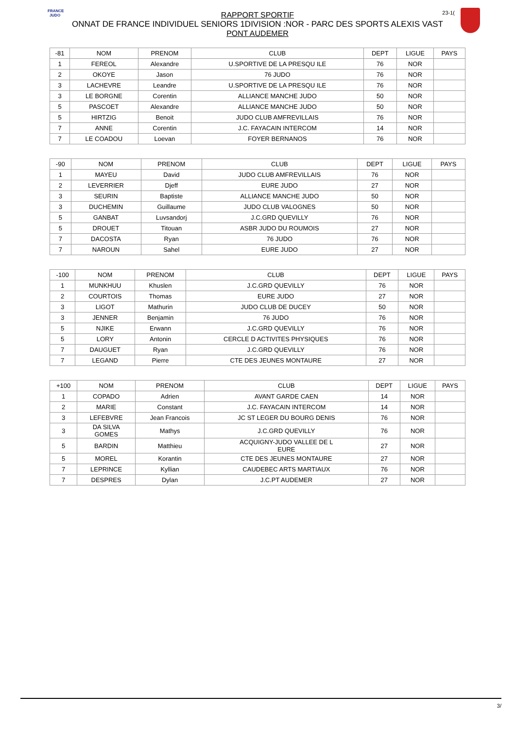FRANCE JUDO
23-1(
RAPPORT SPORTIF
ONNAT DE FRANCE INDIVIDUEL SENIORS 1DIVISION :NOR - PARC DES SPORTS ALEXIS VAST
PONT AUDEMER
| -81 | NOM | PRENOM | CLUB | DEPT | LIGUE | PAYS |
| --- | --- | --- | --- | --- | --- | --- |
| 1 | FEREOL | Alexandre | U.SPORTIVE DE LA PRESQU ILE | 76 | NOR | |
| 2 | OKOYE | Jason | 76 JUDO | 76 | NOR | |
| 3 | LACHEVRE | Leandre | U.SPORTIVE DE LA PRESQU ILE | 76 | NOR | |
| 3 | LE BORGNE | Corentin | ALLIANCE MANCHE JUDO | 50 | NOR | |
| 5 | PASCOET | Alexandre | ALLIANCE MANCHE JUDO | 50 | NOR | |
| 5 | HIRTZIG | Benoit | JUDO CLUB AMFREVILLAIS | 76 | NOR | |
| 7 | ANNE | Corentin | J.C. FAYACAIN INTERCOM | 14 | NOR | |
| 7 | LE COADOU | Loevan | FOYER BERNANOS | 76 | NOR | |
| -90 | NOM | PRENOM | CLUB | DEPT | LIGUE | PAYS |
| --- | --- | --- | --- | --- | --- | --- |
| 1 | MAYEU | David | JUDO CLUB AMFREVILLAIS | 76 | NOR | |
| 2 | LEVERRIER | Djeff | EURE JUDO | 27 | NOR | |
| 3 | SEURIN | Baptiste | ALLIANCE MANCHE JUDO | 50 | NOR | |
| 3 | DUCHEMIN | Guillaume | JUDO CLUB VALOGNES | 50 | NOR | |
| 5 | GANBAT | Luvsandorj | J.C.GRD QUEVILLY | 76 | NOR | |
| 5 | DROUET | Titouan | ASBR JUDO DU ROUMOIS | 27 | NOR | |
| 7 | DACOSTA | Ryan | 76 JUDO | 76 | NOR | |
| 7 | NAROUN | Sahel | EURE JUDO | 27 | NOR | |
| -100 | NOM | PRENOM | CLUB | DEPT | LIGUE | PAYS |
| --- | --- | --- | --- | --- | --- | --- |
| 1 | MUNKHUU | Khuslen | J.C.GRD QUEVILLY | 76 | NOR | |
| 2 | COURTOIS | Thomas | EURE JUDO | 27 | NOR | |
| 3 | LIGOT | Mathurin | JUDO CLUB DE DUCEY | 50 | NOR | |
| 3 | JENNER | Benjamin | 76 JUDO | 76 | NOR | |
| 5 | NJIKE | Erwann | J.C.GRD QUEVILLY | 76 | NOR | |
| 5 | LORY | Antonin | CERCLE D ACTIVITES PHYSIQUES | 76 | NOR | |
| 7 | DAUGUET | Ryan | J.C.GRD QUEVILLY | 76 | NOR | |
| 7 | LEGAND | Pierre | CTE DES JEUNES MONTAURE | 27 | NOR | |
| +100 | NOM | PRENOM | CLUB | DEPT | LIGUE | PAYS |
| --- | --- | --- | --- | --- | --- | --- |
| 1 | COPADO | Adrien | AVANT GARDE CAEN | 14 | NOR | |
| 2 | MARIE | Constant | J.C. FAYACAIN INTERCOM | 14 | NOR | |
| 3 | LEFEBVRE | Jean Francois | JC ST LEGER DU BOURG DENIS | 76 | NOR | |
| 3 | DA SILVA GOMES | Mathys | J.C.GRD QUEVILLY | 76 | NOR | |
| 5 | BARDIN | Matthieu | ACQUIGNY-JUDO VALLEE DE L EURE | 27 | NOR | |
| 5 | MOREL | Korantin | CTE DES JEUNES MONTAURE | 27 | NOR | |
| 7 | LEPRINCE | Kyllian | CAUDEBEC ARTS MARTIAUX | 76 | NOR | |
| 7 | DESPRES | Dylan | J.C.PT AUDEMER | 27 | NOR | |
3/